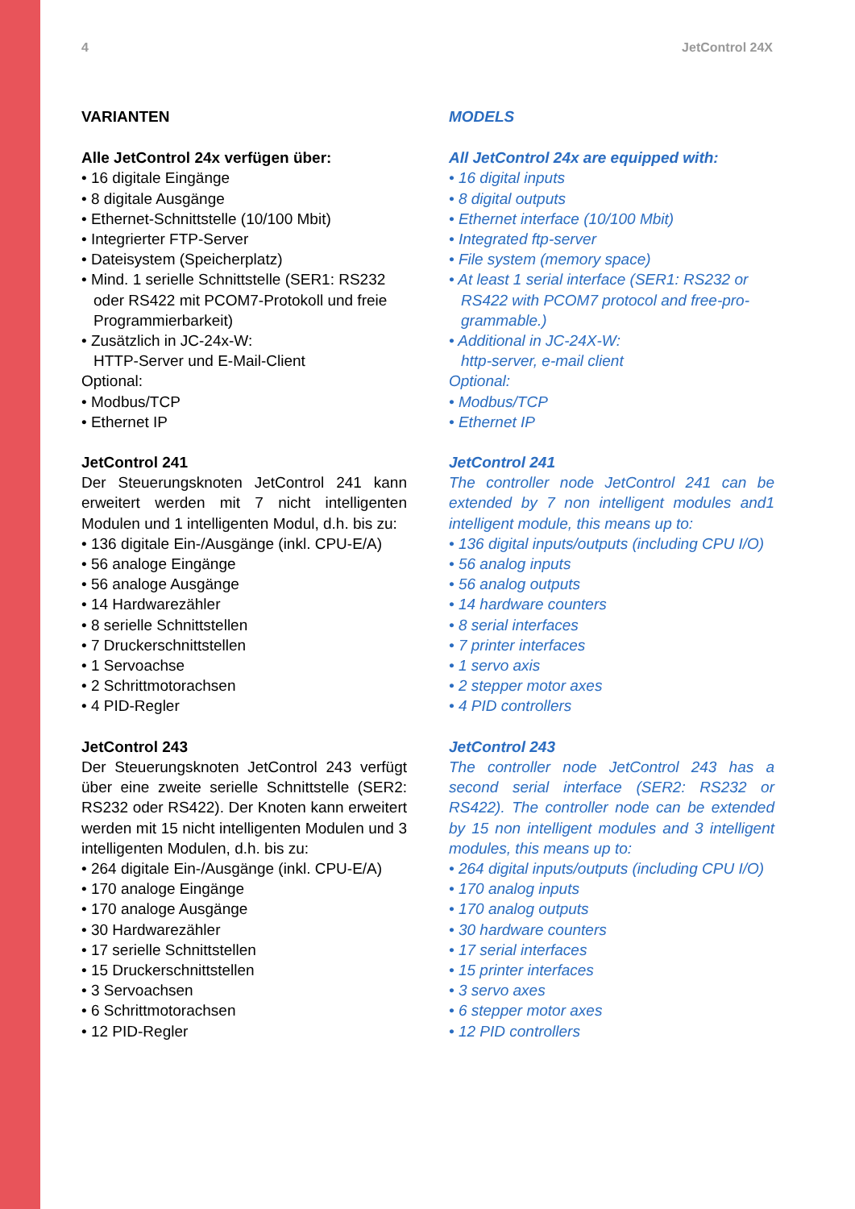4 JetControl 24X
VARIANTEN
Alle JetControl 24x verfügen über:
• 16 digitale Eingänge
• 8 digitale Ausgänge
• Ethernet-Schnittstelle (10/100 Mbit)
• Integrierter FTP-Server
• Dateisystem (Speicherplatz)
• Mind. 1 serielle Schnittstelle (SER1: RS232
oder RS422 mit PCOM7-Protokoll und freie
Programmierbarkeit)
• Zusätzlich in JC-24x-W:
HTTP-Server und E-Mail-Client
Optional:
• Modbus/TCP
• Ethernet IP
JetControl 241
Der Steuerungsknoten JetControl 241 kann erweitert werden mit 7 nicht intelligenten Modulen und 1 intelligenten Modul, d.h. bis zu:
• 136 digitale Ein-/Ausgänge (inkl. CPU-E/A)
• 56 analoge Eingänge
• 56 analoge Ausgänge
• 14 Hardwarezähler
• 8 serielle Schnittstellen
• 7 Druckerschnittstellen
• 1 Servoachse
• 2 Schrittmotorachsen
• 4 PID-Regler
JetControl 243
Der Steuerungsknoten JetControl 243 verfügt über eine zweite serielle Schnittstelle (SER2: RS232 oder RS422). Der Knoten kann erweitert werden mit 15 nicht intelligenten Modulen und 3 intelligenten Modulen, d.h. bis zu:
• 264 digitale Ein-/Ausgänge (inkl. CPU-E/A)
• 170 analoge Eingänge
• 170 analoge Ausgänge
• 30 Hardwarezähler
• 17 serielle Schnittstellen
• 15 Druckerschnittstellen
• 3 Servoachsen
• 6 Schrittmotorachsen
• 12 PID-Regler
MODELS
All JetControl 24x are equipped with:
• 16 digital inputs
• 8 digital outputs
• Ethernet interface (10/100 Mbit)
• Integrated ftp-server
• File system (memory space)
• At least 1 serial interface (SER1: RS232 or
RS422 with PCOM7 protocol and free-pro-
grammable.)
• Additional in JC-24X-W:
http-server, e-mail client
Optional:
• Modbus/TCP
• Ethernet IP
JetControl 241
The controller node JetControl 241 can be extended by 7 non intelligent modules and1 intelligent module, this means up to:
• 136 digital inputs/outputs (including CPU I/O)
• 56 analog inputs
• 56 analog outputs
• 14 hardware counters
• 8 serial interfaces
• 7 printer interfaces
• 1 servo axis
• 2 stepper motor axes
• 4 PID controllers
JetControl 243
The controller node JetControl 243 has a second serial interface (SER2: RS232 or RS422). The controller node can be extended by 15 non intelligent modules and 3 intelligent modules, this means up to:
• 264 digital inputs/outputs (including CPU I/O)
• 170 analog inputs
• 170 analog outputs
• 30 hardware counters
• 17 serial interfaces
• 15 printer interfaces
• 3 servo axes
• 6 stepper motor axes
• 12 PID controllers